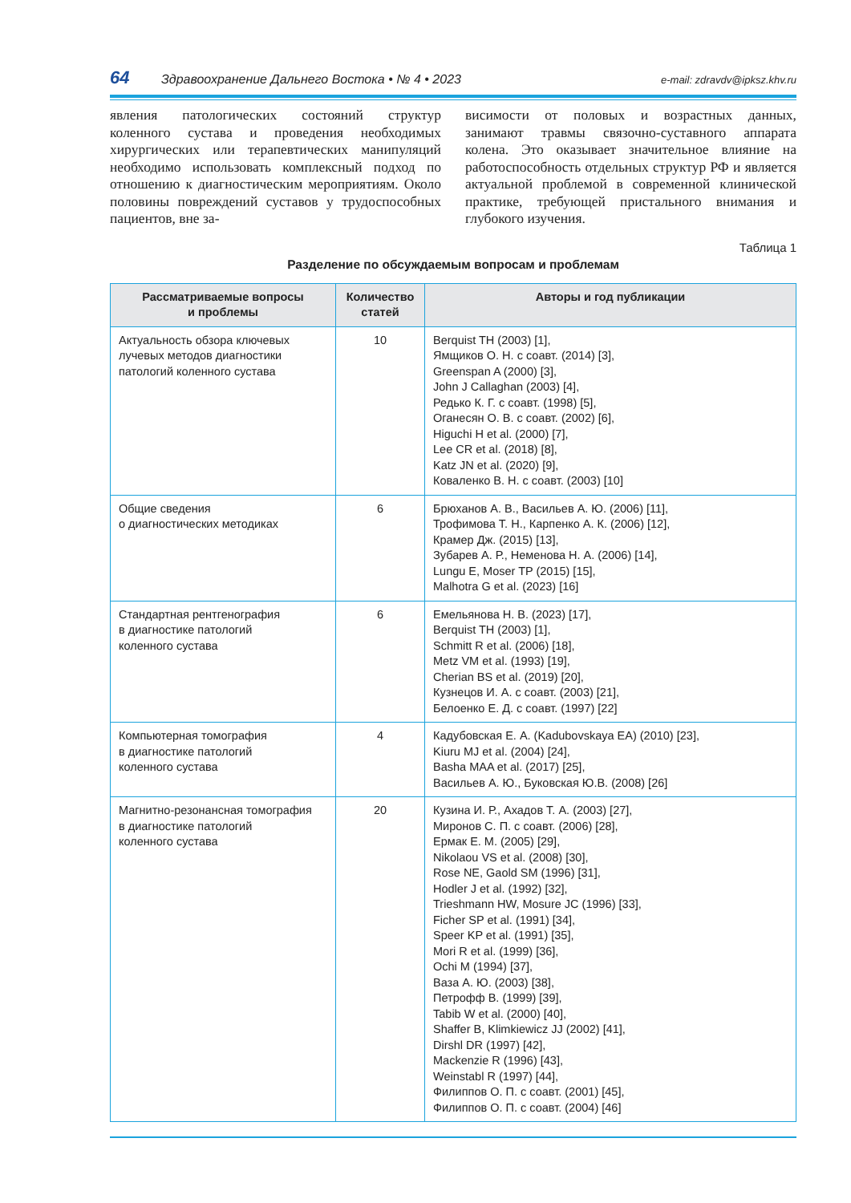64 Здравоохранение Дальнего Востока • № 4 • 2023 e-mail: zdravdv@ipksz.khv.ru
явления патологических состояний структур коленного сустава и проведения необходимых хирургических или терапевтических манипуляций необходимо использовать комплексный подход по отношению к диагностическим мероприятиям. Около половины повреждений суставов у трудоспособных пациентов, вне за-
висимости от половых и возрастных данных, занимают травмы связочно-суставного аппарата колена. Это оказывает значительное влияние на работоспособность отдельных структур РФ и является актуальной проблемой в современной клинической практике, требующей пристального внимания и глубокого изучения.
Таблица 1
Разделение по обсуждаемым вопросам и проблемам
| Рассматриваемые вопросы и проблемы | Количество статей | Авторы и год публикации |
| --- | --- | --- |
| Актуальность обзора ключевых лучевых методов диагностики патологий коленного сустава | 10 | Berquist TH (2003) [1], Ямщиков О. Н. с соавт. (2014) [3], Greenspan A (2000) [3], John J Callaghan (2003) [4], Редько К. Г. с соавт. (1998) [5], Оганесян О. В. с соавт. (2002) [6], Higuchi H et al. (2000) [7], Lee CR et al. (2018) [8], Katz JN et al. (2020) [9], Коваленко В. Н. с соавт. (2003) [10] |
| Общие сведения о диагностических методиках | 6 | Брюханов А. В., Васильев А. Ю. (2006) [11], Трофимова Т. Н., Карпенко А. К. (2006) [12], Крамер Дж. (2015) [13], Зубарев А. Р., Неменова Н. А. (2006) [14], Lungu E, Moser TP (2015) [15], Malhotra G et al. (2023) [16] |
| Стандартная рентгенография в диагностике патологий коленного сустава | 6 | Емельянова Н. В. (2023) [17], Berquist TH (2003) [1], Schmitt R et al. (2006) [18], Metz VM et al. (1993) [19], Cherian BS et al. (2019) [20], Кузнецов И. А. с соавт. (2003) [21], Белоенко Е. Д. с соавт. (1997) [22] |
| Компьютерная томография в диагностике патологий коленного сустава | 4 | Кадубовская Е. А. (Kadubovskaya EA) (2010) [23], Kiuru MJ et al. (2004) [24], Basha MAA et al. (2017) [25], Васильев А. Ю., Буковская Ю.В. (2008) [26] |
| Магнитно-резонансная томография в диагностике патологий коленного сустава | 20 | Кузина И. Р., Ахадов Т. А. (2003) [27], Миронов С. П. с соавт. (2006) [28], Ермак Е. М. (2005) [29], Nikolaou VS et al. (2008) [30], Rose NE, Gaold SM (1996) [31], Hodler J et al. (1992) [32], Trieshmann HW, Mosure JC (1996) [33], Ficher SP et al. (1991) [34], Speer KP et al. (1991) [35], Mori R et al. (1999) [36], Ochi M (1994) [37], Ваза А. Ю. (2003) [38], Петрофф В. (1999) [39], Tabib W et al. (2000) [40], Shaffer B, Klimkiewicz JJ (2002) [41], Dirshl DR (1997) [42], Mackenzie R (1996) [43], Weinstabl R (1997) [44], Филиппов О. П. с соавт. (2001) [45], Филиппов О. П. с соавт. (2004) [46] |